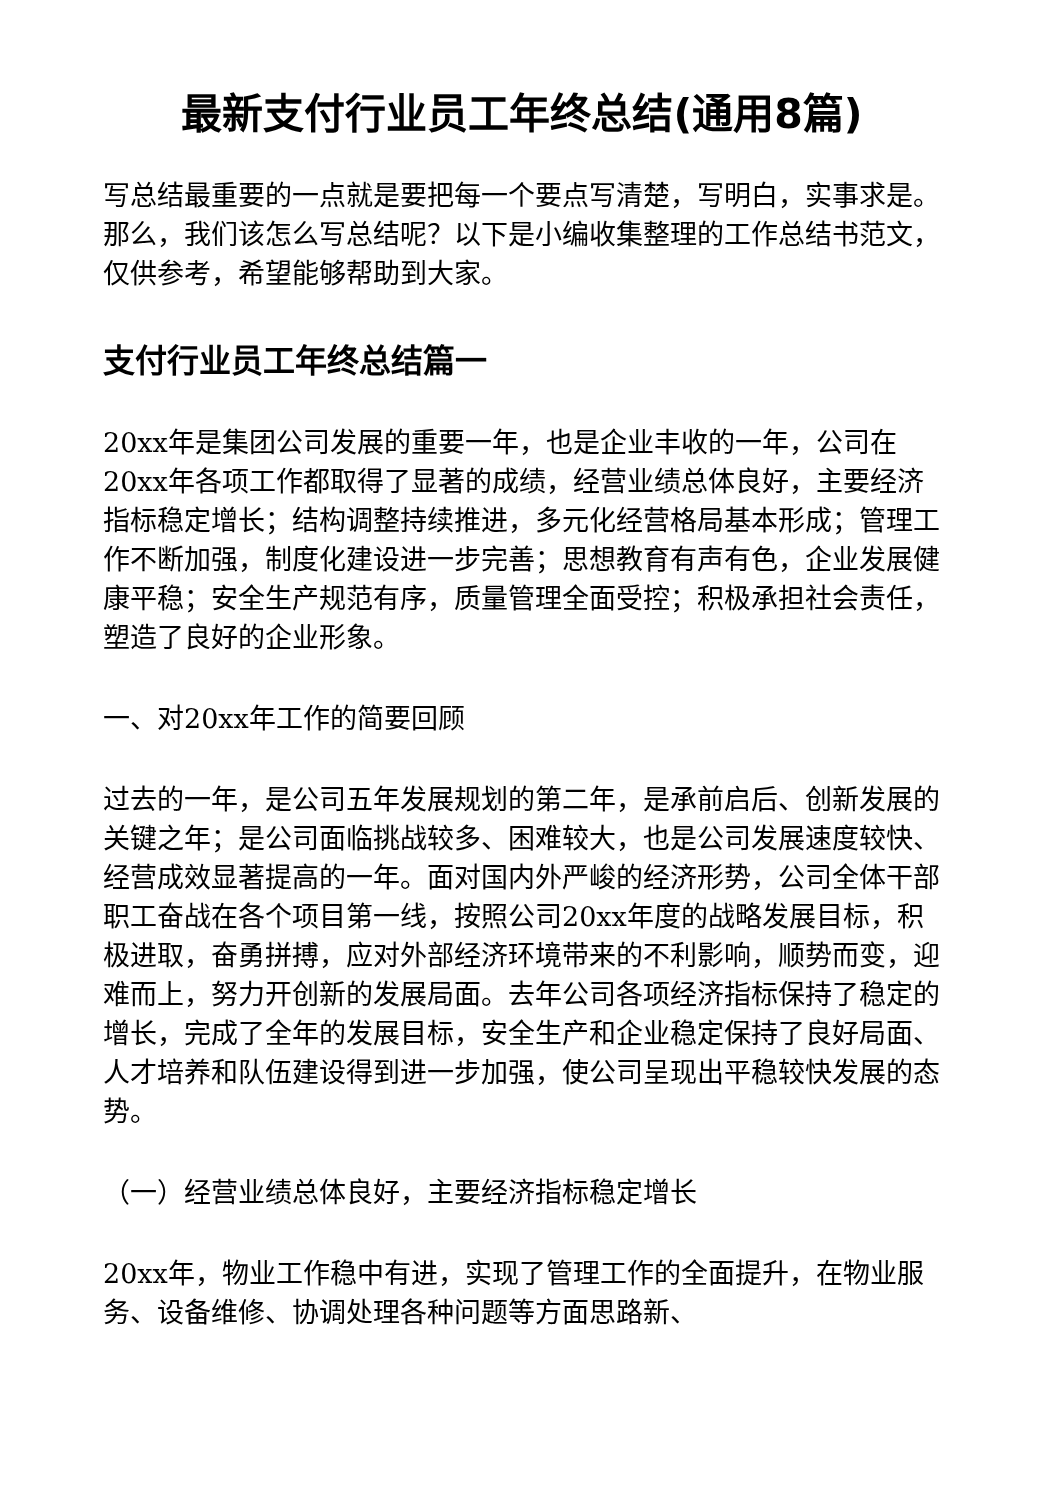最新支付行业员工年终总结(通用8篇)
写总结最重要的一点就是要把每一个要点写清楚，写明白，实事求是。那么，我们该怎么写总结呢？以下是小编收集整理的工作总结书范文，仅供参考，希望能够帮助到大家。
支付行业员工年终总结篇一
20xx年是集团公司发展的重要一年，也是企业丰收的一年，公司在20xx年各项工作都取得了显著的成绩，经营业绩总体良好，主要经济指标稳定增长；结构调整持续推进，多元化经营格局基本形成；管理工作不断加强，制度化建设进一步完善；思想教育有声有色，企业发展健康平稳；安全生产规范有序，质量管理全面受控；积极承担社会责任，塑造了良好的企业形象。
一、对20xx年工作的简要回顾
过去的一年，是公司五年发展规划的第二年，是承前启后、创新发展的关键之年；是公司面临挑战较多、困难较大，也是公司发展速度较快、经营成效显著提高的一年。面对国内外严峻的经济形势，公司全体干部职工奋战在各个项目第一线，按照公司20xx年度的战略发展目标，积极进取，奋勇拼搏，应对外部经济环境带来的不利影响，顺势而变，迎难而上，努力开创新的发展局面。去年公司各项经济指标保持了稳定的增长，完成了全年的发展目标，安全生产和企业稳定保持了良好局面、人才培养和队伍建设得到进一步加强，使公司呈现出平稳较快发展的态势。
（一）经营业绩总体良好，主要经济指标稳定增长
20xx年，物业工作稳中有进，实现了管理工作的全面提升，在物业服务、设备维修、协调处理各种问题等方面思路新、